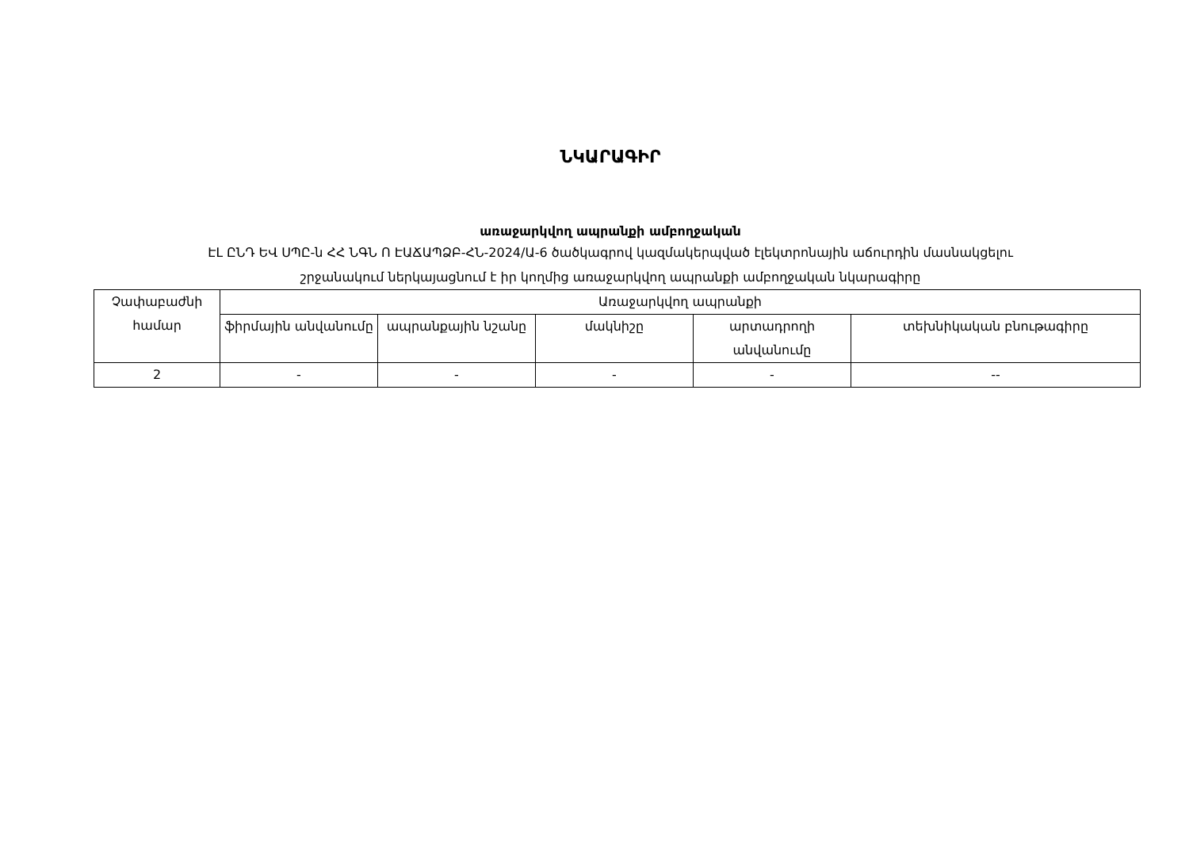ՆԿԱՐԱԳԻՐ
առաջարկվող ապրանքի ամբողջական
ԷԼ ԸՆԴ ԵՎ ՍՊԸ-ն ՀՀ ՆԳՆ Ո ԷԱՃԱՊՁԲ-ՀՆ-2024/Ա-6 ծածկագրով կազմակերպված էլեկտրոնային աճուրդին մասնակցելու
շրջանակում ներկայացնում է իր կողմից առաջարկվող ապրանքի ամբողջական նկարագիրը
| Չափաբաժնի համար | Առաջարկվող ապրանքի | | | | |
| --- | --- | --- | --- | --- | --- |
| | ֆիրմային անվանումը | ապրանքային նշանը | մակնիշը | արտադրողի անվանումը | տեխնիկական բնութագիրը |
| 2 | - | - | - | - | -- |